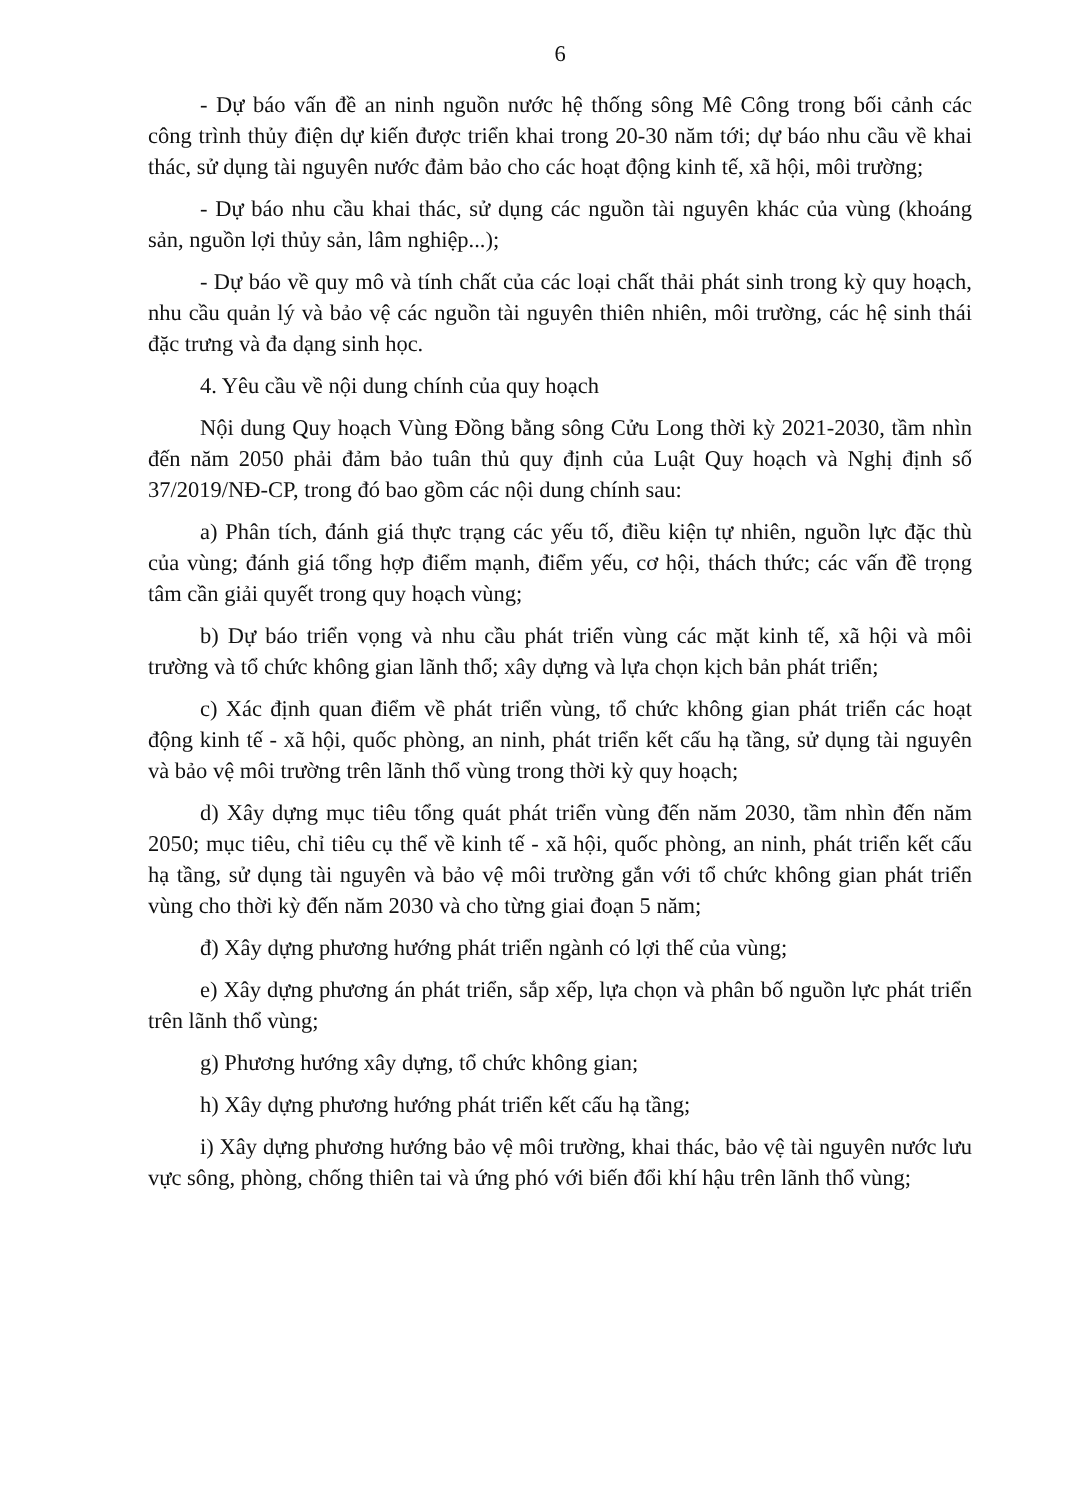6
- Dự báo vấn đề an ninh nguồn nước hệ thống sông Mê Công trong bối cảnh các công trình thủy điện dự kiến được triển khai trong 20-30 năm tới; dự báo nhu cầu về khai thác, sử dụng tài nguyên nước đảm bảo cho các hoạt động kinh tế, xã hội, môi trường;
- Dự báo nhu cầu khai thác, sử dụng các nguồn tài nguyên khác của vùng (khoáng sản, nguồn lợi thủy sản, lâm nghiệp...);
- Dự báo về quy mô và tính chất của các loại chất thải phát sinh trong kỳ quy hoạch, nhu cầu quản lý và bảo vệ các nguồn tài nguyên thiên nhiên, môi trường, các hệ sinh thái đặc trưng và đa dạng sinh học.
4. Yêu cầu về nội dung chính của quy hoạch
Nội dung Quy hoạch Vùng Đồng bằng sông Cửu Long thời kỳ 2021-2030, tầm nhìn đến năm 2050 phải đảm bảo tuân thủ quy định của Luật Quy hoạch và Nghị định số 37/2019/NĐ-CP, trong đó bao gồm các nội dung chính sau:
a) Phân tích, đánh giá thực trạng các yếu tố, điều kiện tự nhiên, nguồn lực đặc thù của vùng; đánh giá tổng hợp điểm mạnh, điểm yếu, cơ hội, thách thức; các vấn đề trọng tâm cần giải quyết trong quy hoạch vùng;
b) Dự báo triển vọng và nhu cầu phát triển vùng các mặt kinh tế, xã hội và môi trường và tổ chức không gian lãnh thổ; xây dựng và lựa chọn kịch bản phát triển;
c) Xác định quan điểm về phát triển vùng, tổ chức không gian phát triển các hoạt động kinh tế - xã hội, quốc phòng, an ninh, phát triển kết cấu hạ tầng, sử dụng tài nguyên và bảo vệ môi trường trên lãnh thổ vùng trong thời kỳ quy hoạch;
d) Xây dựng mục tiêu tổng quát phát triển vùng đến năm 2030, tầm nhìn đến năm 2050; mục tiêu, chỉ tiêu cụ thể về kinh tế - xã hội, quốc phòng, an ninh, phát triển kết cấu hạ tầng, sử dụng tài nguyên và bảo vệ môi trường gắn với tổ chức không gian phát triển vùng cho thời kỳ đến năm 2030 và cho từng giai đoạn 5 năm;
đ) Xây dựng phương hướng phát triển ngành có lợi thế của vùng;
e) Xây dựng phương án phát triển, sắp xếp, lựa chọn và phân bố nguồn lực phát triển trên lãnh thổ vùng;
g) Phương hướng xây dựng, tổ chức không gian;
h) Xây dựng phương hướng phát triển kết cấu hạ tầng;
i) Xây dựng phương hướng bảo vệ môi trường, khai thác, bảo vệ tài nguyên nước lưu vực sông, phòng, chống thiên tai và ứng phó với biến đổi khí hậu trên lãnh thổ vùng;